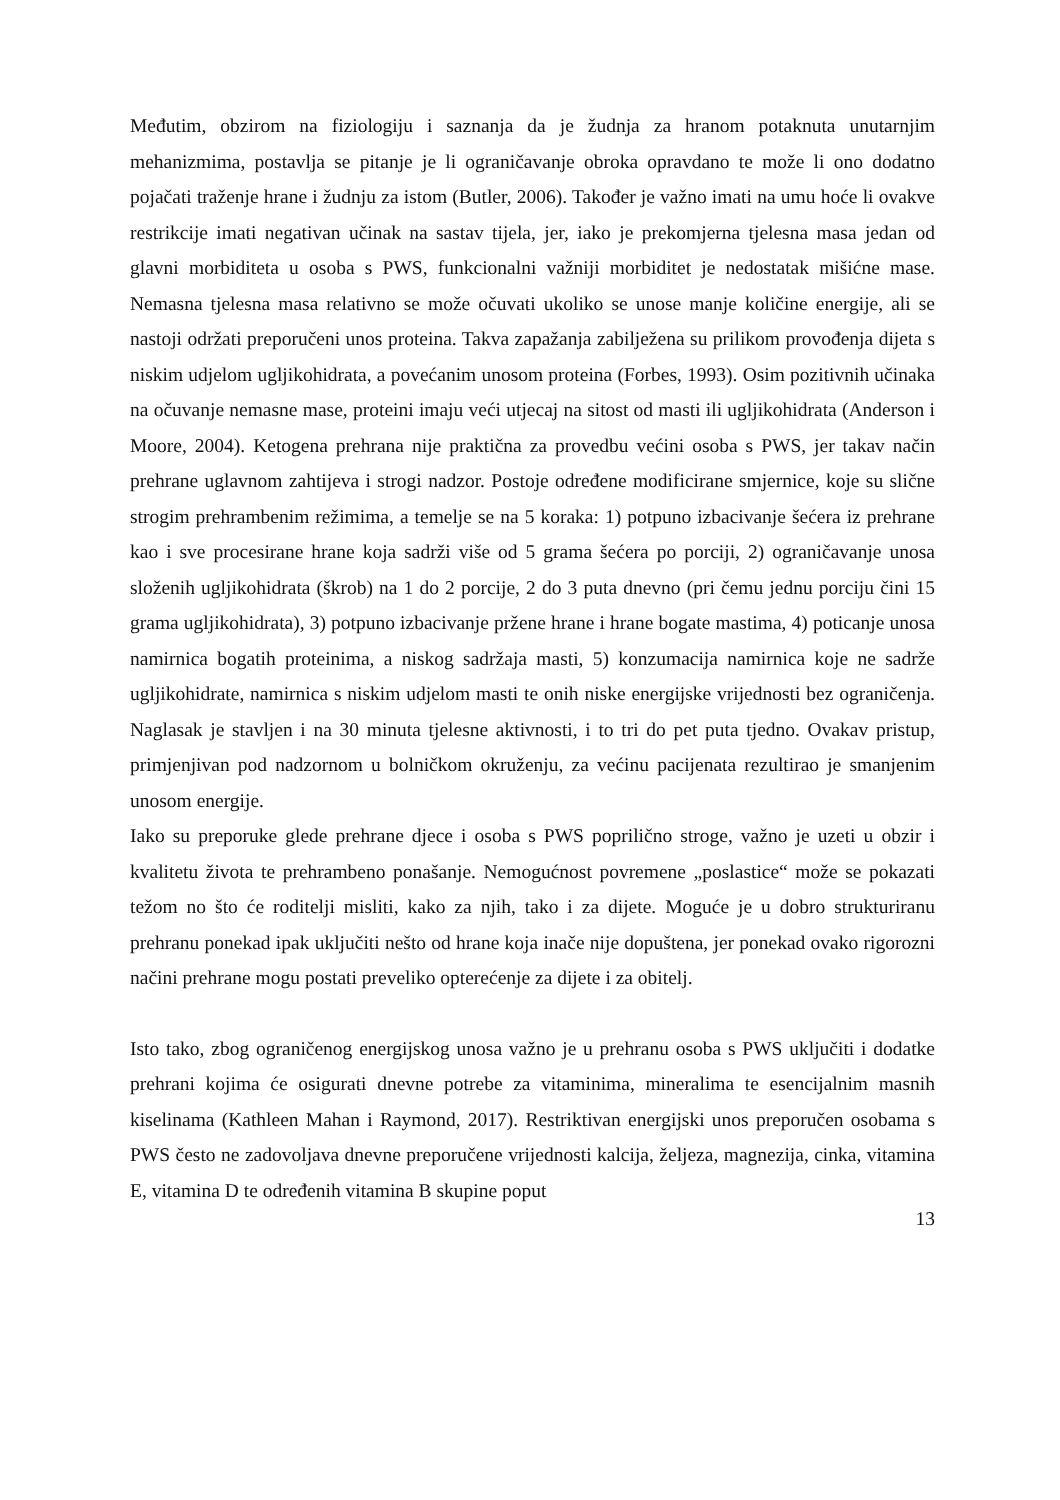Međutim, obzirom na fiziologiju i saznanja da je žudnja za hranom potaknuta unutarnjim mehanizmima, postavlja se pitanje je li ograničavanje obroka opravdano te može li ono dodatno pojačati traženje hrane i žudnju za istom (Butler, 2006). Također je važno imati na umu hoće li ovakve restrikcije imati negativan učinak na sastav tijela, jer, iako je prekomjerna tjelesna masa jedan od glavni morbiditeta u osoba s PWS, funkcionalni važniji morbiditet je nedostatak mišićne mase. Nemasna tjelesna masa relativno se može očuvati ukoliko se unose manje količine energije, ali se nastoji održati preporučeni unos proteina. Takva zapažanja zabilježena su prilikom provođenja dijeta s niskim udjelom ugljikohidrata, a povećanim unosom proteina (Forbes, 1993). Osim pozitivnih učinaka na očuvanje nemasne mase, proteini imaju veći utjecaj na sitost od masti ili ugljikohidrata (Anderson i Moore, 2004). Ketogena prehrana nije praktična za provedbu većini osoba s PWS, jer takav način prehrane uglavnom zahtijeva i strogi nadzor. Postoje određene modificirane smjernice, koje su slične strogim prehrambenim režimima, a temelje se na 5 koraka: 1) potpuno izbacivanje šećera iz prehrane kao i sve procesirane hrane koja sadrži više od 5 grama šećera po porciji, 2) ograničavanje unosa složenih ugljikohidrata (škrob) na 1 do 2 porcije, 2 do 3 puta dnevno (pri čemu jednu porciju čini 15 grama ugljikohidrata), 3) potpuno izbacivanje pržene hrane i hrane bogate mastima, 4) poticanje unosa namirnica bogatih proteinima, a niskog sadržaja masti, 5) konzumacija namirnica koje ne sadrže ugljikohidrate, namirnica s niskim udjelom masti te onih niske energijske vrijednosti bez ograničenja. Naglasak je stavljen i na 30 minuta tjelesne aktivnosti, i to tri do pet puta tjedno. Ovakav pristup, primjenjivan pod nadzornom u bolničkom okruženju, za većinu pacijenata rezultirao je smanjenim unosom energije.
Iako su preporuke glede prehrane djece i osoba s PWS poprilično stroge, važno je uzeti u obzir i kvalitetu života te prehrambeno ponašanje. Nemogućnost povremene „poslastice“ može se pokazati težom no što će roditelji misliti, kako za njih, tako i za dijete. Moguće je u dobro strukturiranu prehranu ponekad ipak uključiti nešto od hrane koja inače nije dopuštena, jer ponekad ovako rigorozni načini prehrane mogu postati preveliko opterećenje za dijete i za obitelj.
Isto tako, zbog ograničenog energijskog unosa važno je u prehranu osoba s PWS uključiti i dodatke prehrani kojima će osigurati dnevne potrebe za vitaminima, mineralima te esencijalnim masnih kiselinama (Kathleen Mahan i Raymond, 2017). Restriktivan energijski unos preporučen osobama s PWS često ne zadovoljava dnevne preporučene vrijednosti kalcija, željeza, magnezija, cinka, vitamina E, vitamina D te određenih vitamina B skupine poput
13